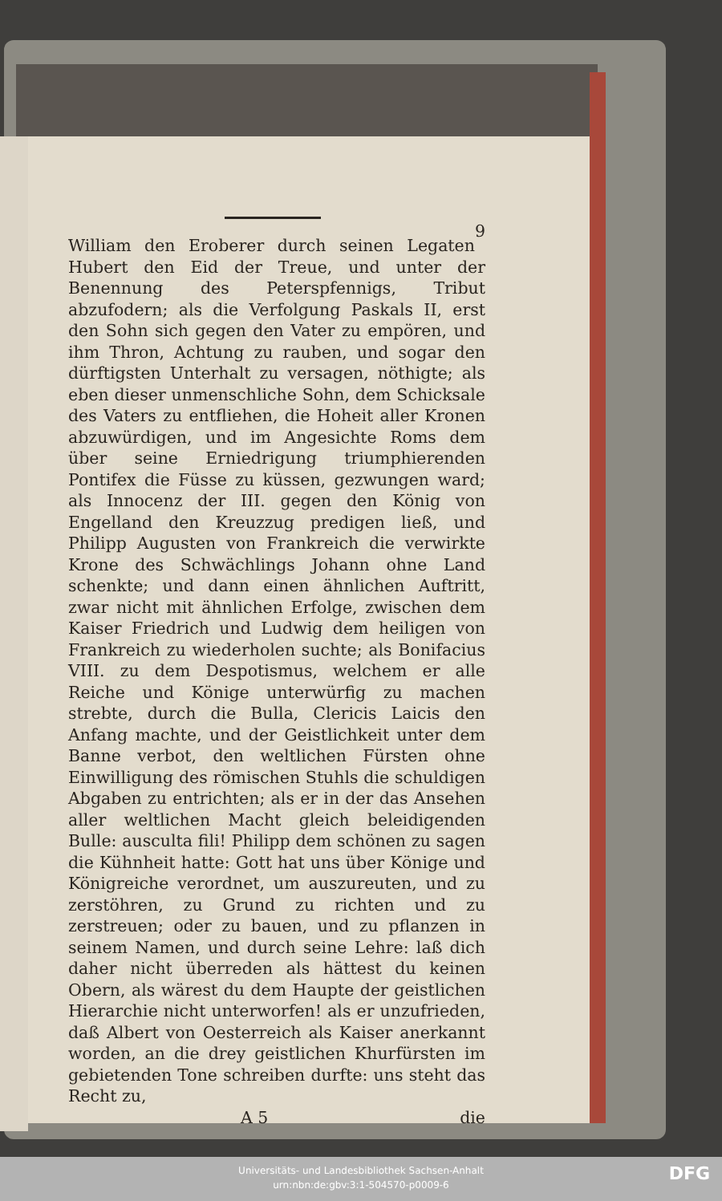9 William den Eroberer durch seinen Legaten Hubert den Eid der Treue, und unter der Benennung des Peterspfennigs, Tribut abzufodern; als die Verfolgung Paskals II, erst den Sohn sich gegen den Vater zu empören, und ihm Thron, Achtung zu rauben, und sogar den dürftigsten Unterhalt zu versagen, nöthigte; als eben dieser unmenschliche Sohn, dem Schicksale des Vaters zu entfliehen, die Hoheit aller Kronen abzuwürdigen, und im Angesichte Roms dem über seine Erniedrigung triumphierenden Pontifex die Füsse zu küssen, gezwungen ward; als Innocenz der III. gegen den König von Engelland den Kreuzzug predigen ließ, und Philipp Augusten von Frankreich die verwirkte Krone des Schwächlings Johann ohne Land schenkte; und dann einen ähnlichen Auftritt, zwar nicht mit ähnlichen Erfolge, zwischen dem Kaiser Friedrich und Ludwig dem heiligen von Frankreich zu wiederholen suchte; als Bonifacius VIII. zu dem Despotismus, welchem er alle Reiche und Könige unterwürfig zu machen strebte, durch die Bulla, Clericis Laicis den Anfang machte, und der Geistlichkeit unter dem Banne verbot, den weltlichen Fürsten ohne Einwilligung des römischen Stuhls die schuldigen Abgaben zu entrichten; als er in der das Ansehen aller weltlichen Macht gleich beleidigenden Bulle: ausculta fili! Philipp dem schönen zu sagen die Kühnheit hatte: Gott hat uns über Könige und Königreiche verordnet, um auszureuten, und zu zerstöhren, zu Grund zu richten und zu zerstreuen; oder zu bauen, und zu pflanzen in seinem Namen, und durch seine Lehre: laß dich daher nicht überreden als hättest du keinen Obern, als wärest du dem Haupte der geistlichen Hierarchie nicht unterworfen! als er unzufrieden, daß Albert von Oesterreich als Kaiser anerkannt worden, an die drey geistlichen Khurfürsten im gebietenden Tone schreiben durfte: uns steht das Recht zu,
A 5 die
Universitäts- und Landesbibliothek Sachsen-Anhalt
urn:nbn:de:gbv:3:1-504570-p0009-6
DFG